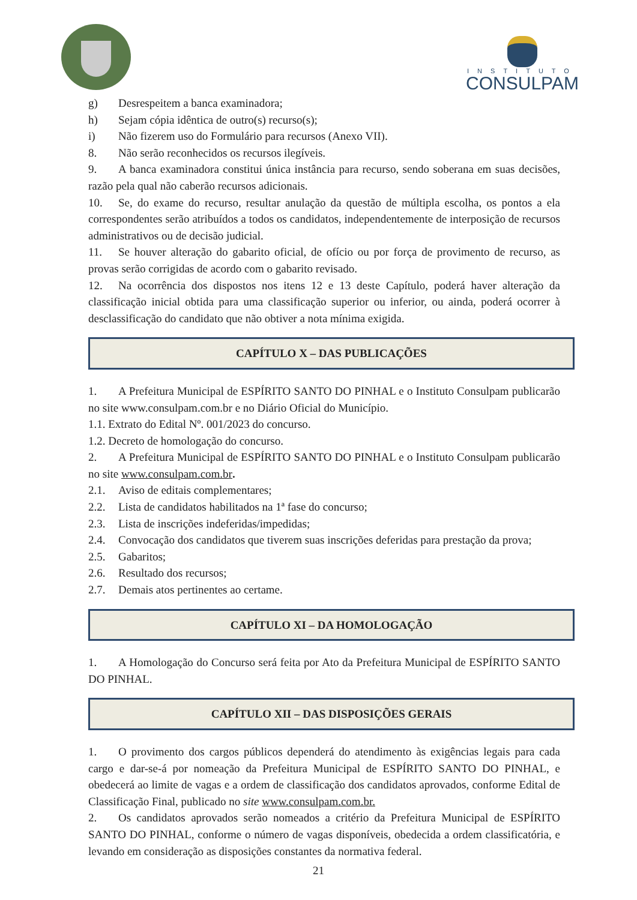INSTITUTO
CONSULPAM
g) Desrespeitem a banca examinadora;
h) Sejam cópia idêntica de outro(s) recurso(s);
i) Não fizerem uso do Formulário para recursos (Anexo VII).
8. Não serão reconhecidos os recursos ilegíveis.
9. A banca examinadora constitui única instância para recurso, sendo soberana em suas decisões, razão pela qual não caberão recursos adicionais.
10. Se, do exame do recurso, resultar anulação da questão de múltipla escolha, os pontos a ela correspondentes serão atribuídos a todos os candidatos, independentemente de interposição de recursos administrativos ou de decisão judicial.
11. Se houver alteração do gabarito oficial, de ofício ou por força de provimento de recurso, as provas serão corrigidas de acordo com o gabarito revisado.
12. Na ocorrência dos dispostos nos itens 12 e 13 deste Capítulo, poderá haver alteração da classificação inicial obtida para uma classificação superior ou inferior, ou ainda, poderá ocorrer à desclassificação do candidato que não obtiver a nota mínima exigida.
CAPÍTULO X – DAS PUBLICAÇÕES
1. A Prefeitura Municipal de ESPÍRITO SANTO DO PINHAL e o Instituto Consulpam publicarão no site www.consulpam.com.br e no Diário Oficial do Município.
1.1. Extrato do Edital Nº. 001/2023 do concurso.
1.2. Decreto de homologação do concurso.
2. A Prefeitura Municipal de ESPÍRITO SANTO DO PINHAL e o Instituto Consulpam publicarão no site www.consulpam.com.br.
2.1. Aviso de editais complementares;
2.2. Lista de candidatos habilitados na 1ª fase do concurso;
2.3. Lista de inscrições indeferidas/impedidas;
2.4. Convocação dos candidatos que tiverem suas inscrições deferidas para prestação da prova;
2.5. Gabaritos;
2.6. Resultado dos recursos;
2.7. Demais atos pertinentes ao certame.
CAPÍTULO XI – DA HOMOLOGAÇÃO
1. A Homologação do Concurso será feita por Ato da Prefeitura Municipal de ESPÍRITO SANTO DO PINHAL.
CAPÍTULO XII – DAS DISPOSIÇÕES GERAIS
1. O provimento dos cargos públicos dependerá do atendimento às exigências legais para cada cargo e dar-se-á por nomeação da Prefeitura Municipal de ESPÍRITO SANTO DO PINHAL, e obedecerá ao limite de vagas e a ordem de classificação dos candidatos aprovados, conforme Edital de Classificação Final, publicado no site www.consulpam.com.br.
2. Os candidatos aprovados serão nomeados a critério da Prefeitura Municipal de ESPÍRITO SANTO DO PINHAL, conforme o número de vagas disponíveis, obedecida a ordem classificatória, e levando em consideração as disposições constantes da normativa federal.
21